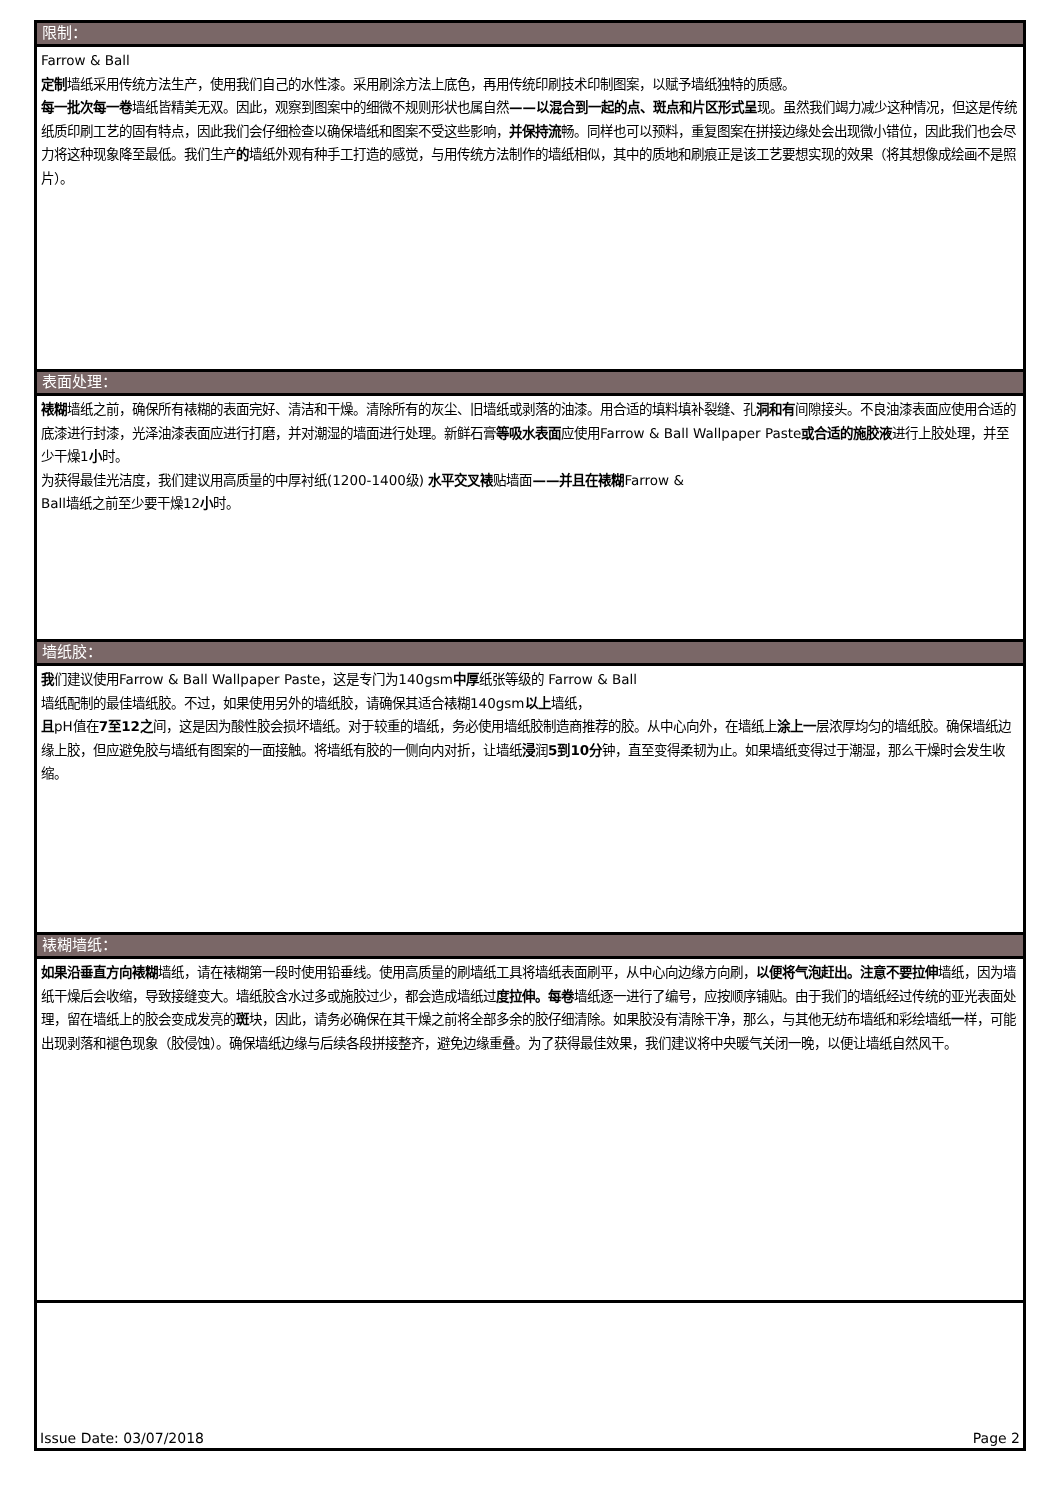限制：
Farrow & Ball
定制墙纸采用传统方法生产，使用我们自己的水性漆。采用刷涂方法上底色，再用传统印刷技术印制图案，以赋予墙纸独特的质感。
每一批次每一卷墙纸皆精美无双。因此，观察到图案中的细微不规则形状也属自然——以混合到一起的点、斑点和片区形式呈现。虽然我们竭力减少这种情况，但这是传统纸质印刷工艺的固有特点，因此我们会仔细检查以确保墙纸和图案不受这些影响，并保持流畅。同样也可以预料，重复图案在拼接边缘处会出现微小错位，因此我们也会尽力将这种现象降至最低。我们生产的墙纸外观有种手工打造的感觉，与用传统方法制作的墙纸相似，其中的质地和刷痕正是该工艺要想实现的效果（将其想像成绘画不是照片）。
表面处理：
裱糊墙纸之前，确保所有裱糊的表面完好、清洁和干燥。清除所有的灰尘、旧墙纸或剥落的油漆。用合适的填料填补裂缝、孔洞和有间隙接头。不良油漆表面应使用合适的底漆进行封漆，光泽油漆表面应进行打磨，并对潮湿的墙面进行处理。新鲜石膏等吸水表面应使用Farrow & Ball Wallpaper Paste或合适的施胶液进行上胶处理，并至少干燥1小时。
为获得最佳光洁度，我们建议用高质量的中厚衬纸(1200-1400级) 水平交叉裱贴墙面——并且在裱糊Farrow &
Ball墙纸之前至少要干燥12小时。
墙纸胶：
我们建议使用Farrow & Ball Wallpaper Paste，这是专门为140gsm中厚纸张等级的 Farrow & Ball
墙纸配制的最佳墙纸胶。不过，如果使用另外的墙纸胶，请确保其适合裱糊140gsm以上墙纸，
且pH值在7至12之间，这是因为酸性胶会损坏墙纸。对于较重的墙纸，务必使用墙纸胶制造商推荐的胶。从中心向外，在墙纸上涂上一层浓厚均匀的墙纸胶。确保墙纸边缘上胶，但应避免胶与墙纸有图案的一面接触。将墙纸有胶的一侧向内对折，让墙纸浸润5到10分钟，直至变得柔韧为止。如果墙纸变得过于潮湿，那么干燥时会发生收缩。
裱糊墙纸：
如果沿垂直方向裱糊墙纸，请在裱糊第一段时使用铅垂线。使用高质量的刷墙纸工具将墙纸表面刷平，从中心向边缘方向刷，以便将气泡赶出。注意不要拉伸墙纸，因为墙纸干燥后会收缩，导致接缝变大。墙纸胶含水过多或施胶过少，都会造成墙纸过度拉伸。每卷墙纸逐一进行了编号，应按顺序铺贴。由于我们的墙纸经过传统的亚光表面处理，留在墙纸上的胶会变成发亮的斑块，因此，请务必确保在其干燥之前将全部多余的胶仔细清除。如果胶没有清除干净，那么，与其他无纺布墙纸和彩绘墙纸一样，可能出现剥落和褪色现象（胶侵蚀）。确保墙纸边缘与后续各段拼接整齐，避免边缘重叠。为了获得最佳效果，我们建议将中央暖气关闭一晚，以便让墙纸自然风干。
Issue Date: 03/07/2018 Page 2